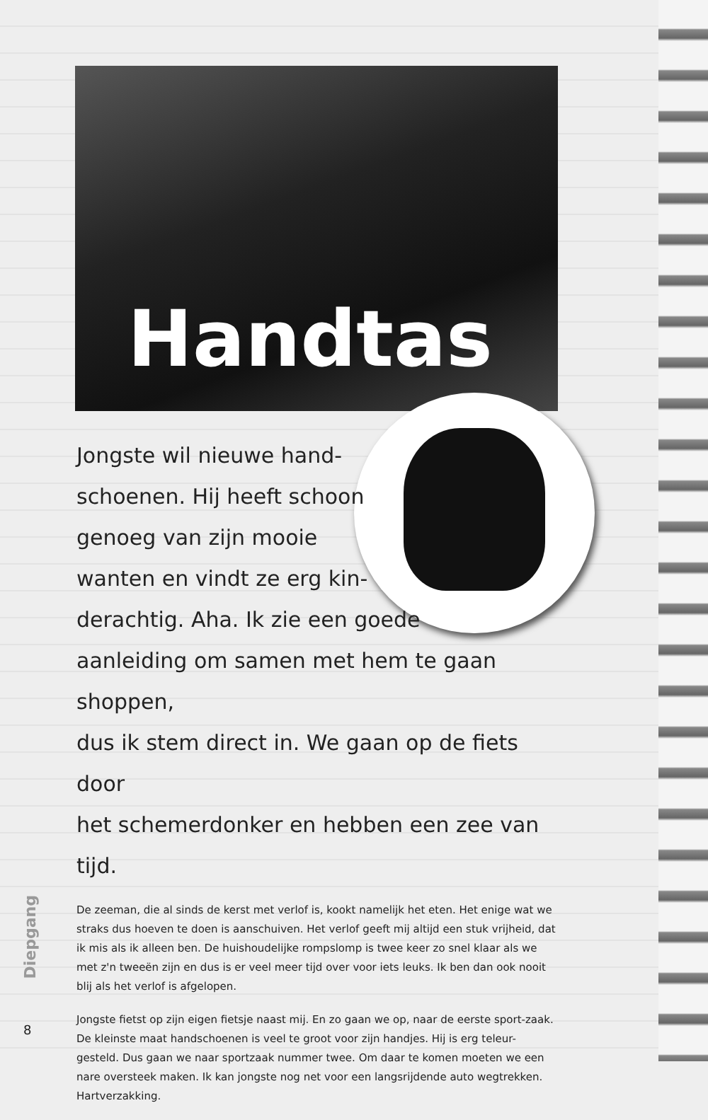Handtas
Jongste wil nieuwe hand-
schoenen. Hij heeft schoon
genoeg van zijn mooie
wanten en vindt ze erg kin-
derachtig. Aha. Ik zie een goede
aanleiding om samen met hem te gaan shoppen,
dus ik stem direct in. We gaan op de fiets door
het schemerdonker en hebben een zee van tijd.
De zeeman, die al sinds de kerst met verlof is, kookt namelijk het eten. Het enige wat we straks dus hoeven te doen is aanschuiven. Het verlof geeft mij altijd een stuk vrijheid, dat ik mis als ik alleen ben. De huishoudelijke rompslomp is twee keer zo snel klaar als we met z'n tweeën zijn en dus is er veel meer tijd over voor iets leuks. Ik ben dan ook nooit blij als het verlof is afgelopen.
Jongste fietst op zijn eigen fietsje naast mij. En zo gaan we op, naar de eerste sport-zaak. De kleinste maat handschoenen is veel te groot voor zijn handjes. Hij is erg teleur-gesteld. Dus gaan we naar sportzaak nummer twee. Om daar te komen moeten we een nare oversteek maken. Ik kan jongste nog net voor een langsrijdende auto wegtrekken. Hartverzakking.
Diepgang
8